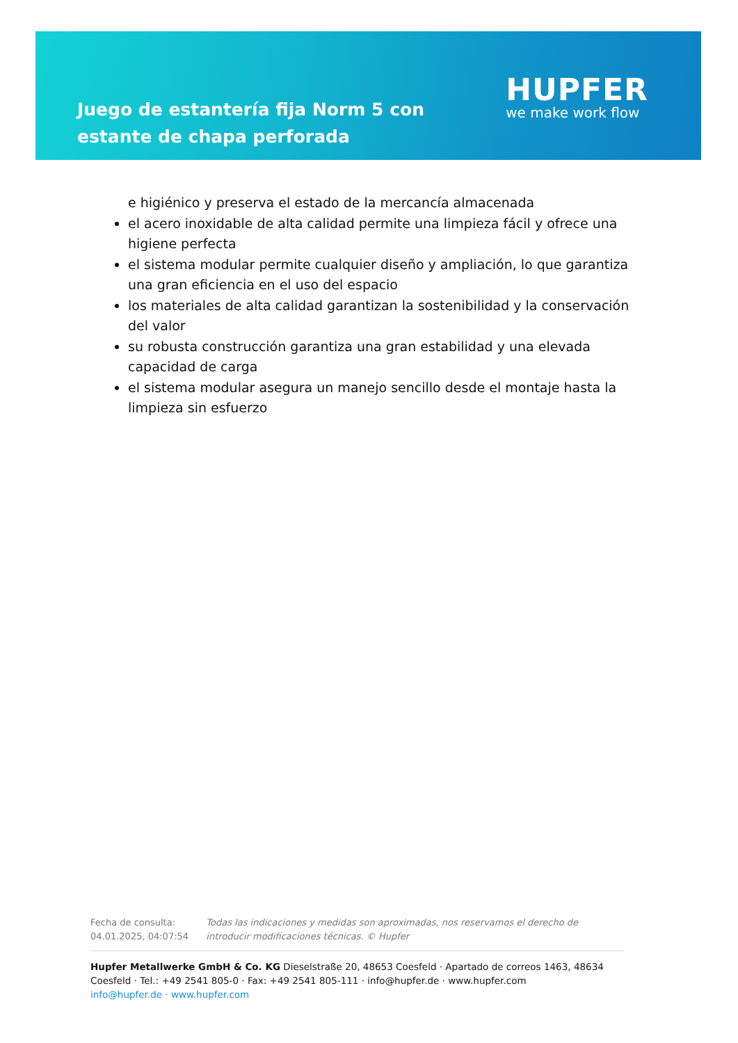Juego de estantería fija Norm 5 con estante de chapa perforada
HUPFER
we make work flow
e higiénico y preserva el estado de la mercancía almacenada
el acero inoxidable de alta calidad permite una limpieza fácil y ofrece una higiene perfecta
el sistema modular permite cualquier diseño y ampliación, lo que garantiza una gran eficiencia en el uso del espacio
los materiales de alta calidad garantizan la sostenibilidad y la conservación del valor
su robusta construcción garantiza una gran estabilidad y una elevada capacidad de carga
el sistema modular asegura un manejo sencillo desde el montaje hasta la limpieza sin esfuerzo
Fecha de consulta: 04.01.2025, 04:07:54
Todas las indicaciones y medidas son aproximadas, nos reservamos el derecho de introducir modificaciones técnicas. © Hupfer
Hupfer Metallwerke GmbH & Co. KG Dieselstraße 20, 48653 Coesfeld · Apartado de correos 1463, 48634 Coesfeld · Tel.: +49 2541 805-0 · Fax: +49 2541 805-111 · info@hupfer.de · www.hupfer.com
info@hupfer.de · www.hupfer.com